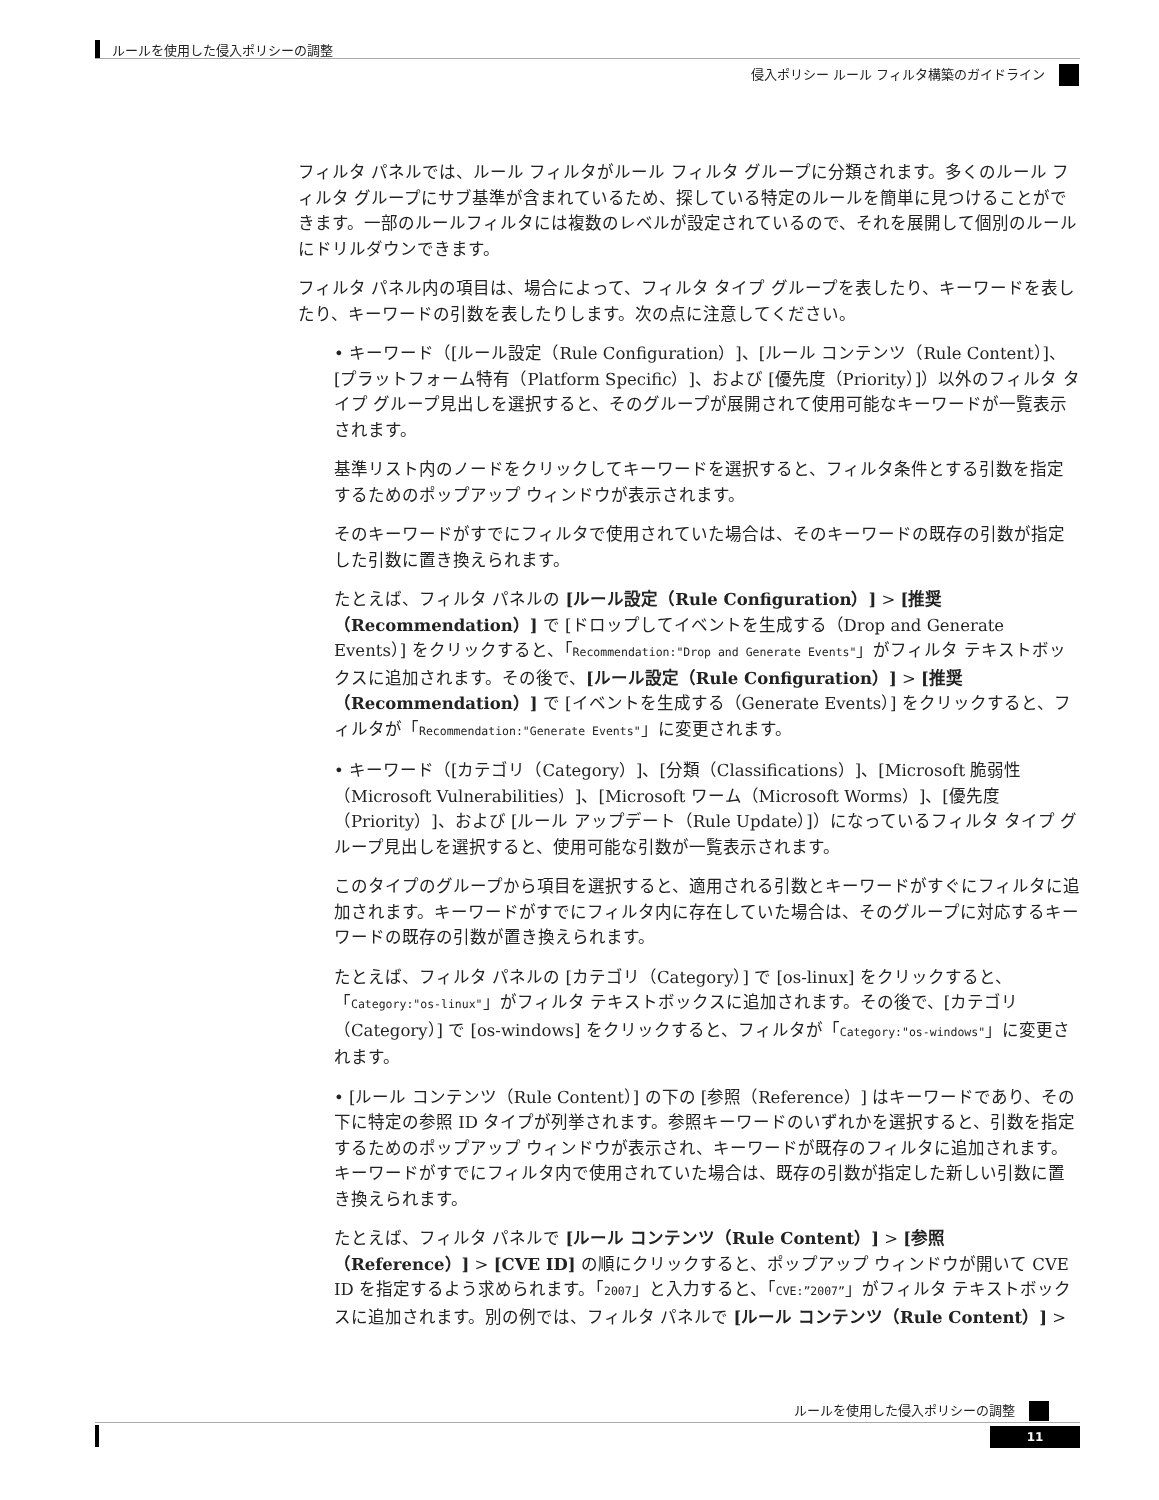ルールを使用した侵入ポリシーの調整
侵入ポリシー ルール フィルタ構築のガイドライン
フィルタ パネルでは、ルール フィルタがルール フィルタ グループに分類されます。多くのルール フィルタ グループにサブ基準が含まれているため、探している特定のルールを簡単に見つけることができます。一部のルールフィルタには複数のレベルが設定されているので、それを展開して個別のルールにドリルダウンできます。
フィルタ パネル内の項目は、場合によって、フィルタ タイプ グループを表したり、キーワードを表したり、キーワードの引数を表したりします。次の点に注意してください。
• キーワード（[ルール設定（Rule Configuration）]、[ルール コンテンツ（Rule Content）]、[プラットフォーム特有（Platform Specific）]、および [優先度（Priority）]）以外のフィルタ タイプ グループ見出しを選択すると、そのグループが展開されて使用可能なキーワードが一覧表示されます。
基準リスト内のノードをクリックしてキーワードを選択すると、フィルタ条件とする引数を指定するためのポップアップ ウィンドウが表示されます。
そのキーワードがすでにフィルタで使用されていた場合は、そのキーワードの既存の引数が指定した引数に置き換えられます。
たとえば、フィルタ パネルの [ルール設定（Rule Configuration）] > [推奨（Recommendation）] で [ドロップしてイベントを生成する（Drop and Generate Events）] をクリックすると、「Recommendation:"Drop and Generate Events"」がフィルタ テキストボックスに追加されます。その後で、[ルール設定（Rule Configuration）] > [推奨（Recommendation）] で [イベントを生成する（Generate Events）] をクリックすると、フィルタが「Recommendation:"Generate Events"」に変更されます。
• キーワード（[カテゴリ（Category）]、[分類（Classifications）]、[Microsoft 脆弱性（Microsoft Vulnerabilities）]、[Microsoft ワーム（Microsoft Worms）]、[優先度（Priority）]、および [ルール アップデート（Rule Update）]）になっているフィルタ タイプ グループ見出しを選択すると、使用可能な引数が一覧表示されます。
このタイプのグループから項目を選択すると、適用される引数とキーワードがすぐにフィルタに追加されます。キーワードがすでにフィルタ内に存在していた場合は、そのグループに対応するキーワードの既存の引数が置き換えられます。
たとえば、フィルタ パネルの [カテゴリ（Category）] で [os-linux] をクリックすると、「Category:"os-linux"」がフィルタ テキストボックスに追加されます。その後で、[カテゴリ（Category）] で [os-windows] をクリックすると、フィルタが「Category:"os-windows"」に変更されます。
• [ルール コンテンツ（Rule Content）] の下の [参照（Reference）] はキーワードであり、その下に特定の参照 ID タイプが列挙されます。参照キーワードのいずれかを選択すると、引数を指定するためのポップアップ ウィンドウが表示され、キーワードが既存のフィルタに追加されます。キーワードがすでにフィルタ内で使用されていた場合は、既存の引数が指定した新しい引数に置き換えられます。
たとえば、フィルタ パネルで [ルール コンテンツ（Rule Content）] > [参照（Reference）] > [CVE ID] の順にクリックすると、ポップアップ ウィンドウが開いて CVE ID を指定するよう求められます。「2007」と入力すると、「CVE:”2007”」がフィルタ テキストボックスに追加されます。別の例では、フィルタ パネルで [ルール コンテンツ（Rule Content）] >
ルールを使用した侵入ポリシーの調整
11